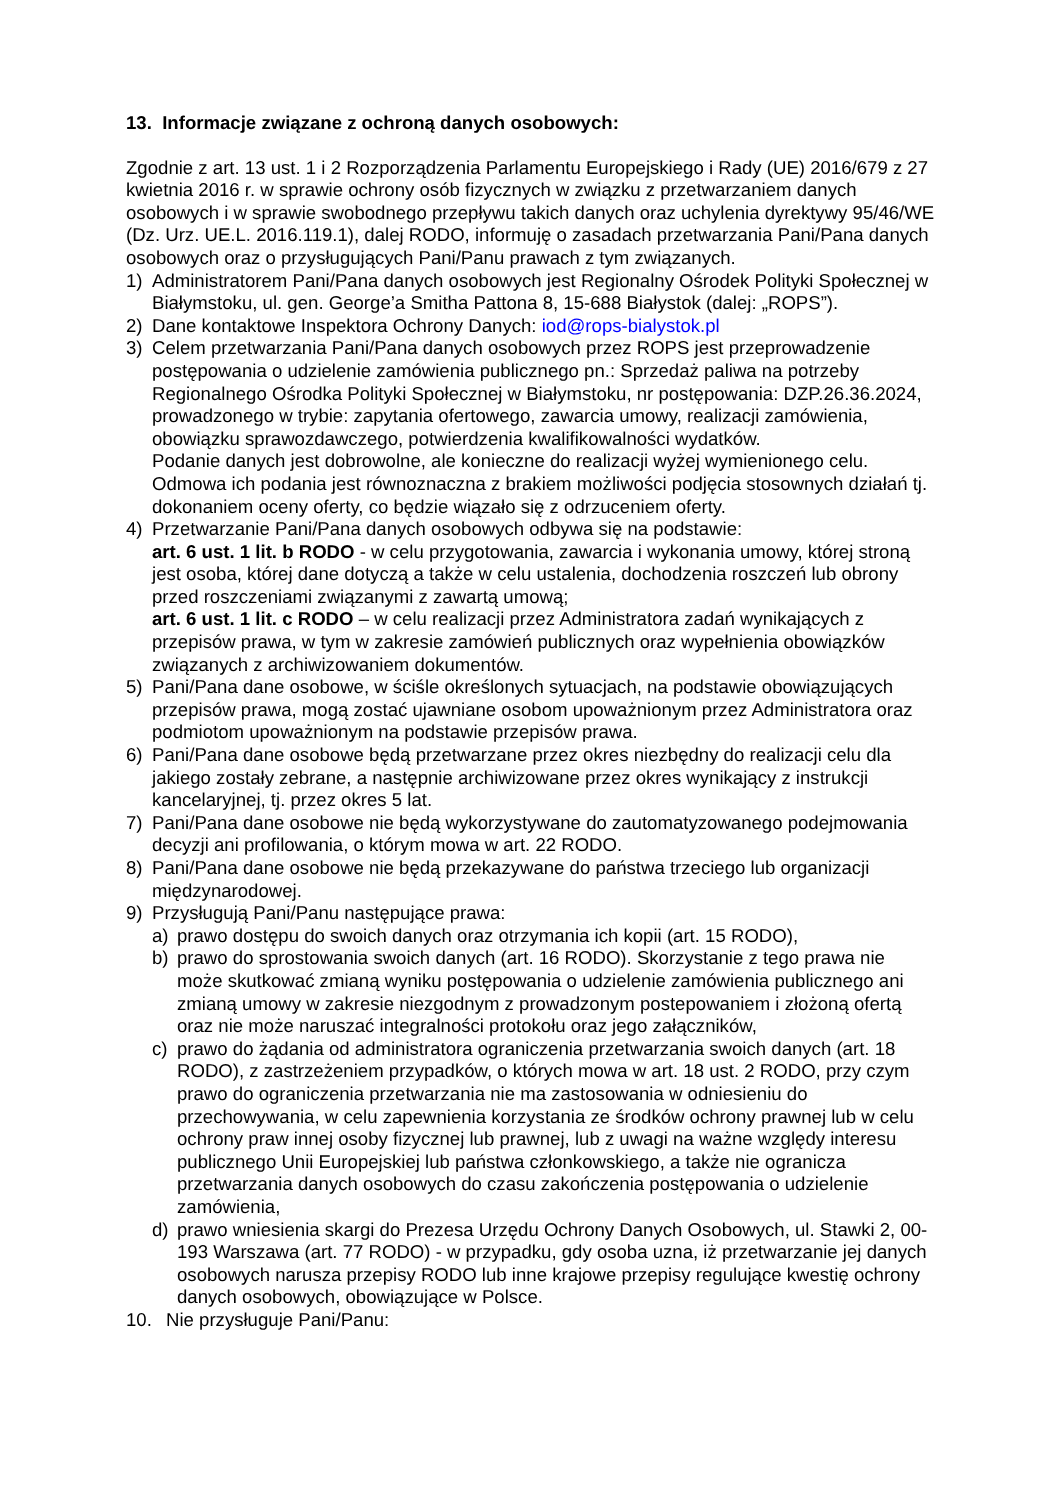13. Informacje związane z ochroną danych osobowych:
Zgodnie z art. 13 ust. 1 i 2 Rozporządzenia Parlamentu Europejskiego i Rady (UE) 2016/679 z 27 kwietnia 2016 r. w sprawie ochrony osób fizycznych w związku z przetwarzaniem danych osobowych i w sprawie swobodnego przepływu takich danych oraz uchylenia dyrektywy 95/46/WE (Dz. Urz. UE.L. 2016.119.1), dalej RODO, informuję o zasadach przetwarzania Pani/Pana danych osobowych oraz o przysługujących Pani/Panu prawach z tym związanych.
1) Administratorem Pani/Pana danych osobowych jest Regionalny Ośrodek Polityki Społecznej w Białymstoku, ul. gen. George’a Smitha Pattona 8, 15-688 Białystok (dalej: „ROPS”).
2) Dane kontaktowe Inspektora Ochrony Danych: iod@rops-bialystok.pl
3) Celem przetwarzania Pani/Pana danych osobowych przez ROPS jest przeprowadzenie postępowania o udzielenie zamówienia publicznego pn.: Sprzedaż paliwa na potrzeby Regionalnego Ośrodka Polityki Społecznej w Białymstoku, nr postępowania: DZP.26.36.2024, prowadzonego w trybie: zapytania ofertowego, zawarcia umowy, realizacji zamówienia, obowiązku sprawozdawczego, potwierdzenia kwalifikowalności wydatków.
Podanie danych jest dobrowolne, ale konieczne do realizacji wyżej wymienionego celu. Odmowa ich podania jest równoznaczna z brakiem możliwości podjęcia stosownych działań tj. dokonaniem oceny oferty, co będzie wiązało się z odrzuceniem oferty.
4) Przetwarzanie Pani/Pana danych osobowych odbywa się na podstawie:
art. 6 ust. 1 lit. b RODO - w celu przygotowania, zawarcia i wykonania umowy, której stroną jest osoba, której dane dotyczą a także w celu ustalenia, dochodzenia roszczeń lub obrony przed roszczeniami związanymi z zawartą umową;
art. 6 ust. 1 lit. c RODO – w celu realizacji przez Administratora zadań wynikających z przepisów prawa, w tym w zakresie zamówień publicznych oraz wypełnienia obowiązków związanych z archiwizowaniem dokumentów.
5) Pani/Pana dane osobowe, w ściśle określonych sytuacjach, na podstawie obowiązujących przepisów prawa, mogą zostać ujawniane osobom upoważnionym przez Administratora oraz podmiotom upoważnionym na podstawie przepisów prawa.
6) Pani/Pana dane osobowe będą przetwarzane przez okres niezbędny do realizacji celu dla jakiego zostały zebrane, a następnie archiwizowane przez okres wynikający z instrukcji kancelaryjnej, tj. przez okres 5 lat.
7) Pani/Pana dane osobowe nie będą wykorzystywane do zautomatyzowanego podejmowania decyzji ani profilowania, o którym mowa w art. 22 RODO.
8) Pani/Pana dane osobowe nie będą przekazywane do państwa trzeciego lub organizacji międzynarodowej.
9) Przysługują Pani/Panu następujące prawa:
a) prawo dostępu do swoich danych oraz otrzymania ich kopii (art. 15 RODO),
b) prawo do sprostowania swoich danych (art. 16 RODO). Skorzystanie z tego prawa nie może skutkować zmianą wyniku postępowania o udzielenie zamówienia publicznego ani zmianą umowy w zakresie niezgodnym z prowadzonym postepowaniem i złożoną ofertą oraz nie może naruszać integralności protokołu oraz jego załączników,
c) prawo do żądania od administratora ograniczenia przetwarzania swoich danych (art. 18 RODO), z zastrzeżeniem przypadków, o których mowa w art. 18 ust. 2 RODO, przy czym prawo do ograniczenia przetwarzania nie ma zastosowania w odniesieniu do przechowywania, w celu zapewnienia korzystania ze środków ochrony prawnej lub w celu ochrony praw innej osoby fizycznej lub prawnej, lub z uwagi na ważne względy interesu publicznego Unii Europejskiej lub państwa członkowskiego, a także nie ogranicza przetwarzania danych osobowych do czasu zakończenia postępowania o udzielenie zamówienia,
d) prawo wniesienia skargi do Prezesa Urzędu Ochrony Danych Osobowych, ul. Stawki 2, 00-193 Warszawa (art. 77 RODO) - w przypadku, gdy osoba uzna, iż przetwarzanie jej danych osobowych narusza przepisy RODO lub inne krajowe przepisy regulujące kwestię ochrony danych osobowych, obowiązujące w Polsce.
10. Nie przysługuje Pani/Panu: